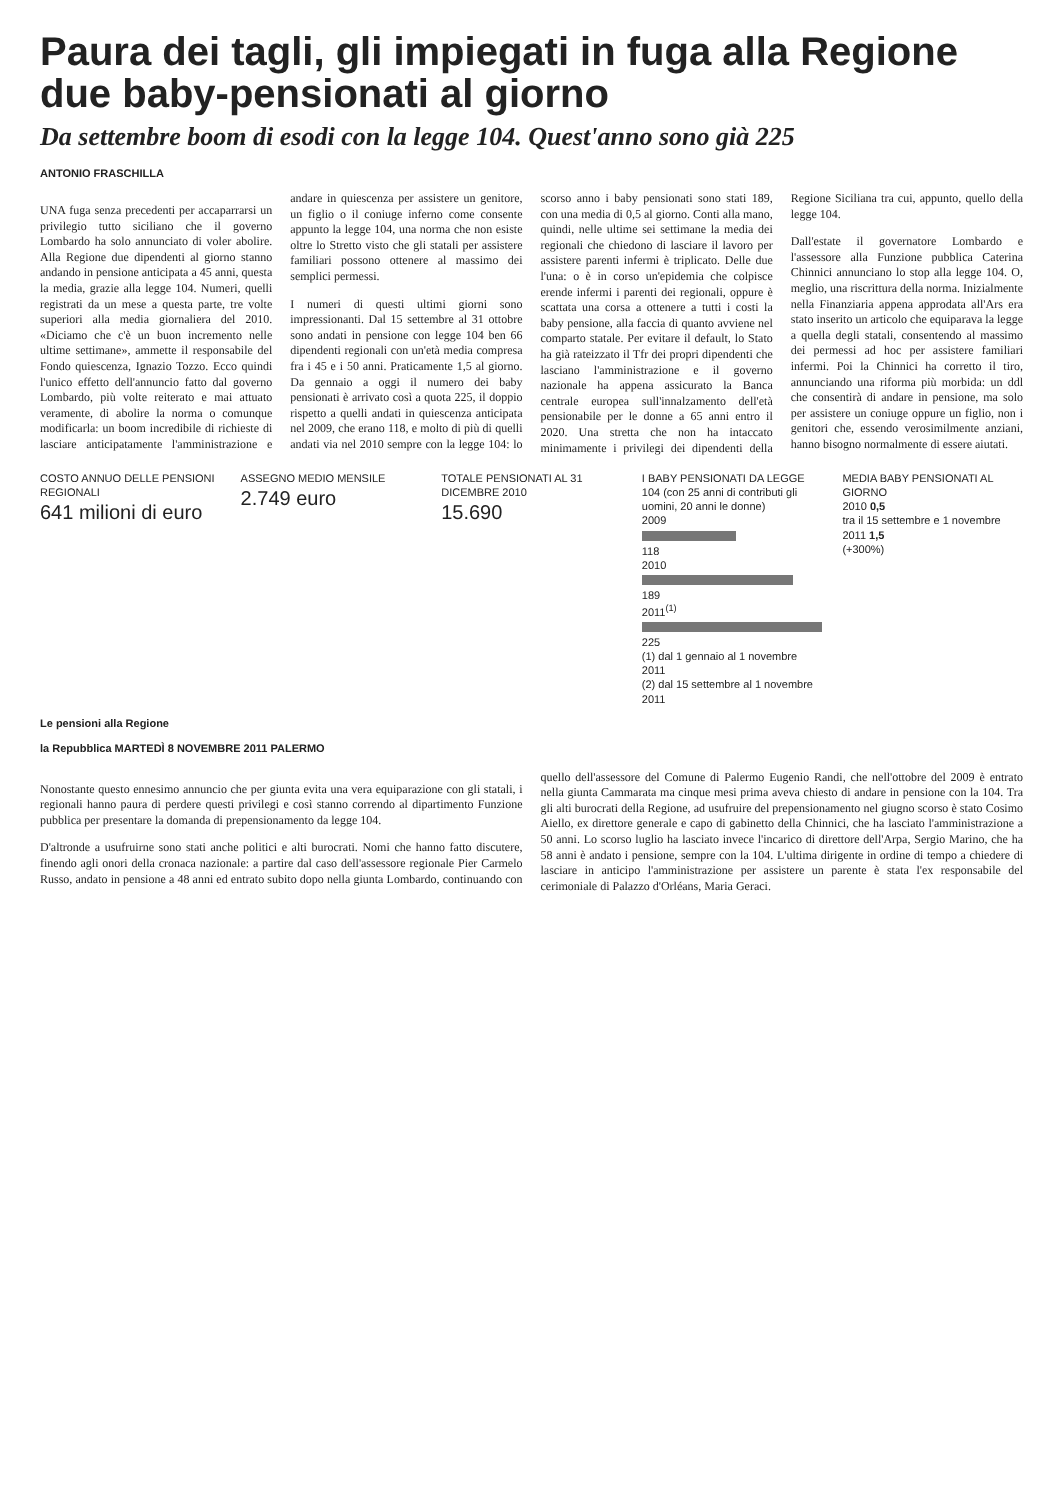Paura dei tagli, gli impiegati in fuga alla Regione due baby-pensionati al giorno
Da settembre boom di esodi con la legge 104. Quest'anno sono già 225
ANTONIO FRASCHILLA
UNA fuga senza precedenti per accaparrarsi un privilegio tutto siciliano che il governo Lombardo ha solo annunciato di voler abolire. Alla Regione due dipendenti al giorno stanno andando in pensione anticipata a 45 anni, questa la media, grazie alla legge 104. Numeri, quelli registrati da un mese a questa parte, tre volte superiori alla media giornaliera del 2010. «Diciamo che c'è un buon incremento nelle ultime settimane», ammette il responsabile del Fondo quiescenza, Ignazio Tozzo. Ecco quindi l'unico effetto dell'annuncio fatto dal governo Lombardo, più volte reiterato e mai attuato veramente, di abolire la norma o comunque modificarla: un boom incredibile di richieste di lasciare anticipatamente l'amministrazione e andare in quiescenza per assistere un genitore, un figlio o il coniuge inferno come consente appunto la legge 104, una norma che non esiste oltre lo Stretto visto che gli statali per assistere familiari possono ottenere al massimo dei semplici permessi.
I numeri di questi ultimi giorni sono impressionanti. Dal 15 settembre al 31 ottobre sono andati in pensione con legge 104 ben 66 dipendenti regionali con un'età media compresa fra i 45 e i 50 anni. Praticamente 1,5 al giorno. Da gennaio a oggi il numero dei baby pensionati è arrivato così a quota 225, il doppio rispetto a quelli andati in quiescenza anticipata nel 2009, che erano 118, e molto di più di quelli andati via nel 2010 sempre con la legge 104: lo scorso anno i baby pensionati sono stati 189, con una media di 0,5 al giorno. Conti alla mano, quindi, nelle ultime sei settimane la media dei regionali che chiedono di lasciare il lavoro per assistere parenti infermi è triplicato. Delle due l'una: o è in corso un'epidemia che colpisce erende infermi i parenti dei regionali, oppure è scattata una corsa a ottenere a tutti i costi la baby pensione, alla faccia di quanto avviene nel comparto statale. Per evitare il default, lo Stato ha già rateizzato il Tfr dei propri dipendenti che lasciano l'amministrazione e il governo nazionale ha appena assicurato la Banca centrale europea sull'innalzamento dell'età pensionabile per le donne a 65 anni entro il 2020. Una stretta che non ha intaccato minimamente i privilegi dei dipendenti della Regione Siciliana tra cui, appunto, quello della legge 104.
Dall'estate il governatore Lombardo e l'assessore alla Funzione pubblica Caterina Chinnici annunciano lo stop alla legge 104. O, meglio, una riscrittura della norma. Inizialmente nella Finanziaria appena approdata all'Ars era stato inserito un articolo che equiparava la legge a quella degli statali, consentendo al massimo dei permessi ad hoc per assistere familiari infermi. Poi la Chinnici ha corretto il tiro, annunciando una riforma più morbida: un ddl che consentirà di andare in pensione, ma solo per assistere un coniuge oppure un figlio, non i genitori che, essendo verosimilmente anziani, hanno bisogno normalmente di essere aiutati.
COSTO ANNUO DELLE PENSIONI REGIONALI
641 milioni di euro
ASSEGNO MEDIO MENSILE
2.749 euro
TOTALE PENSIONATI AL 31 DICEMBRE 2010
15.690
I BABY PENSIONATI DA LEGGE 104 (con 25 anni di contributi gli uomini, 20 anni le donne)
2009
118
2010
189
2011<sup>(1)</sup>
225
(1) dal 1 gennaio al 1 novembre 2011
(2) dal 15 settembre al 1 novembre 2011
MEDIA BABY PENSIONATI AL GIORNO
2010 0,5
tra il 15 settembre e 1 novembre 2011 1,5
(+300%)
Le pensioni alla Regione
la Repubblica MARTEDÌ 8 NOVEMBRE 2011 PALERMO
Nonostante questo ennesimo annuncio che per giunta evita una vera equiparazione con gli statali, i regionali hanno paura di perdere questi privilegi e così stanno correndo al dipartimento Funzione pubblica per presentare la domanda di prepensionamento da legge 104.
D'altronde a usufruirne sono stati anche politici e alti burocrati. Nomi che hanno fatto discutere, finendo agli onori della cronaca nazionale: a partire dal caso dell'assessore regionale Pier Carmelo Russo, andato in pensione a 48 anni ed entrato subito dopo nella giunta Lombardo, continuando con quello dell'assessore del Comune di Palermo Eugenio Randi, che nell'ottobre del 2009 è entrato nella giunta Cammarata ma cinque mesi prima aveva chiesto di andare in pensione con la 104. Tra gli alti burocrati della Regione, ad usufruire del prepensionamento nel giugno scorso è stato Cosimo Aiello, ex direttore generale e capo di gabinetto della Chinnici, che ha lasciato l'amministrazione a 50 anni. Lo scorso luglio ha lasciato invece l'incarico di direttore dell'Arpa, Sergio Marino, che ha 58 anni è andato i pensione, sempre con la 104. L'ultima dirigente in ordine di tempo a chiedere di lasciare in anticipo l'amministrazione per assistere un parente è stata l'ex responsabile del cerimoniale di Palazzo d'Orléans, Maria Geraci.